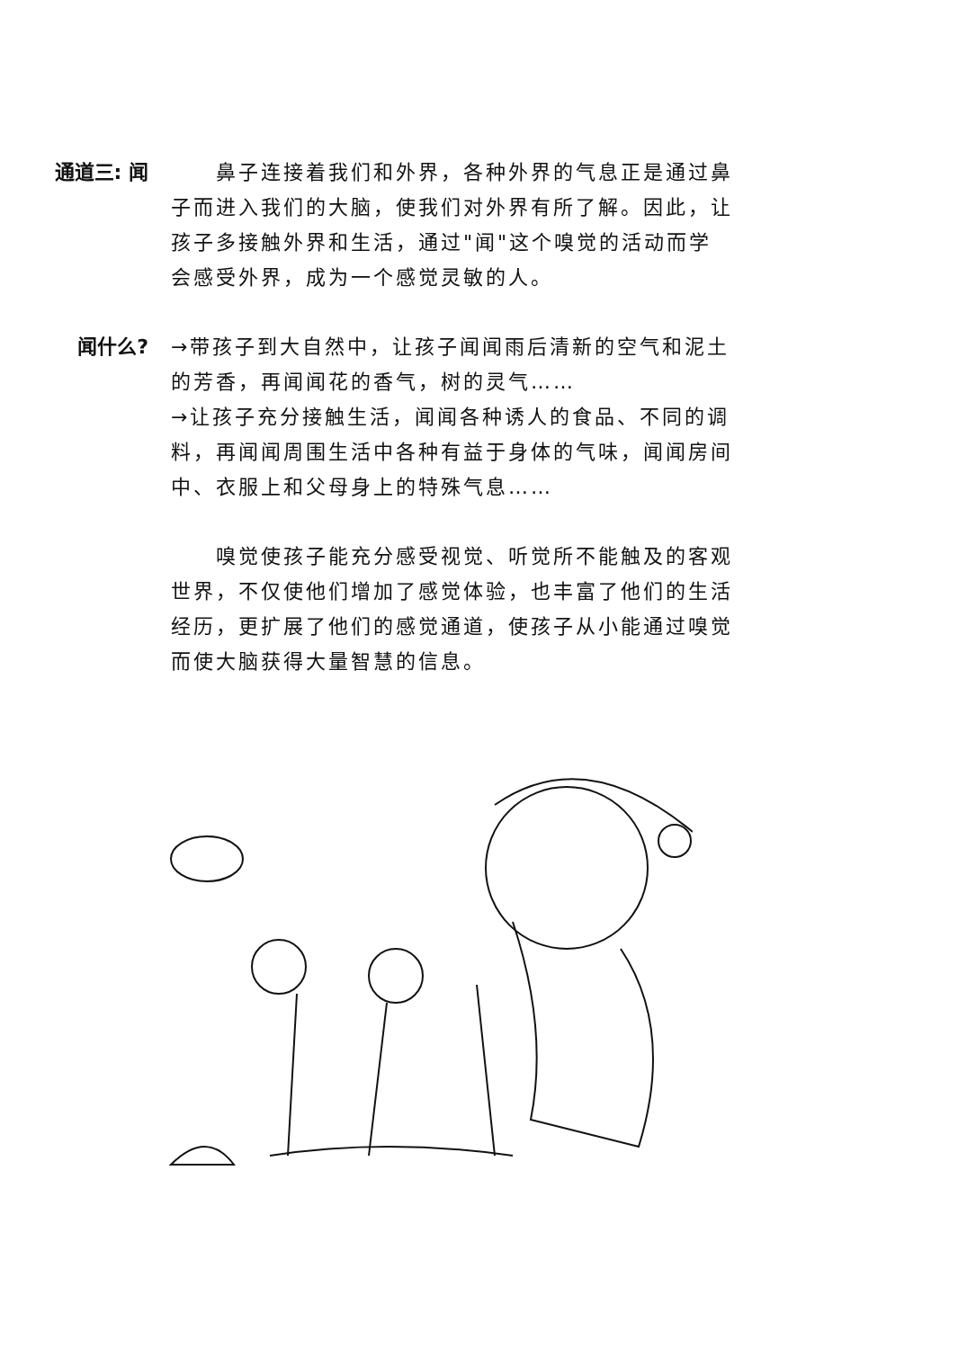通道三: 闻   鼻子连接着我们和外界，各种外界的气息正是通过鼻子而进入我们的大脑，使我们对外界有所了解。因此，让孩子多接触外界和生活，通过"闻"这个嗅觉的活动而学会感受外界，成为一个感觉灵敏的人。
闻什么? →带孩子到大自然中，让孩子闻闻雨后清新的空气和泥土的芳香，再闻闻花的香气，树的灵气……
→让孩子充分接触生活，闻闻各种诱人的食品、不同的调料，再闻闻周围生活中各种有益于身体的气味，闻闻房间中、衣服上和父母身上的特殊气息……
  嗅觉使孩子能充分感受视觉、听觉所不能触及的客观世界，不仅使他们增加了感觉体验，也丰富了他们的生活经历，更扩展了他们的感觉通道，使孩子从小能通过嗅觉而使大脑获得大量智慧的信息。